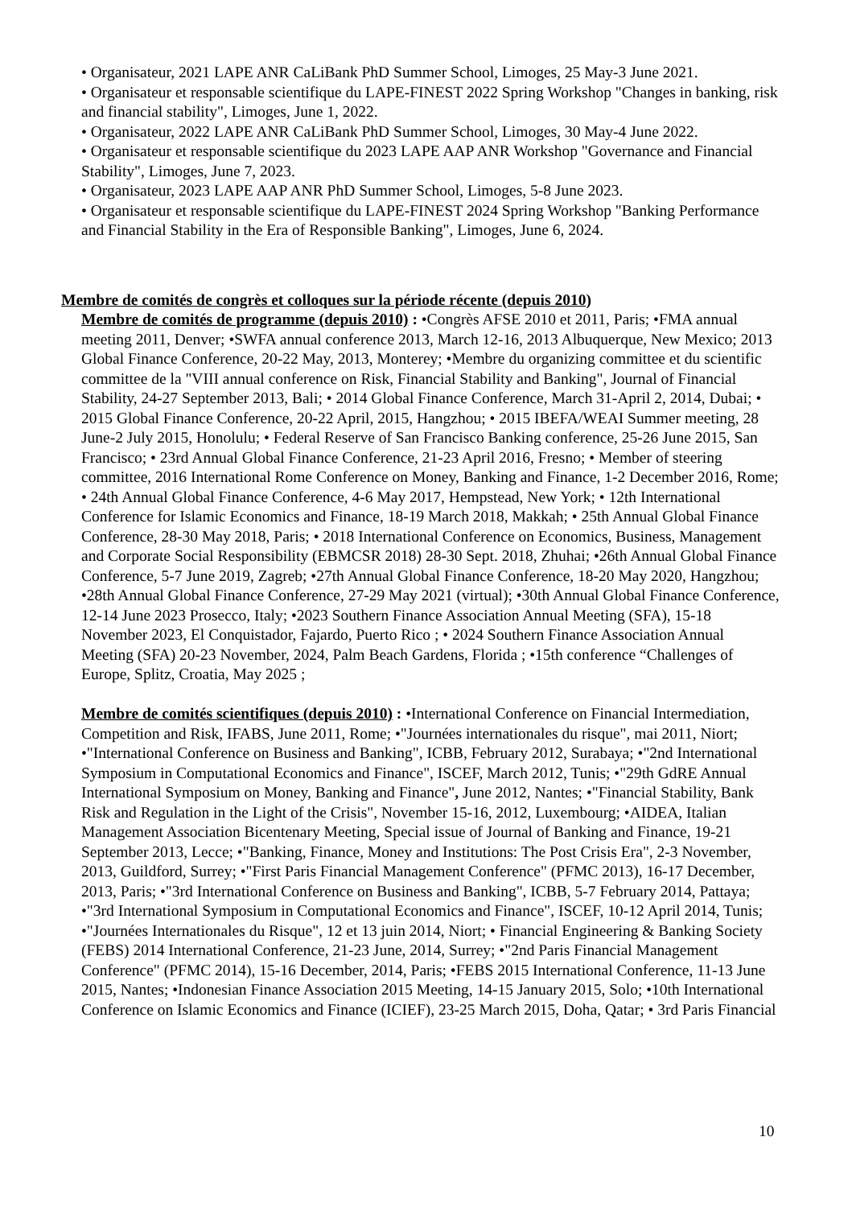• Organisateur, 2021 LAPE ANR CaLiBank PhD Summer School, Limoges, 25 May-3 June 2021.
• Organisateur et responsable scientifique du LAPE-FINEST 2022 Spring Workshop "Changes in banking, risk and financial stability", Limoges, June 1, 2022.
• Organisateur, 2022 LAPE ANR CaLiBank PhD Summer School, Limoges, 30 May-4 June 2022.
• Organisateur et responsable scientifique du 2023 LAPE AAP ANR Workshop "Governance and Financial Stability", Limoges, June 7, 2023.
• Organisateur, 2023 LAPE AAP ANR PhD Summer School, Limoges, 5-8 June 2023.
• Organisateur et responsable scientifique du LAPE-FINEST 2024 Spring Workshop "Banking Performance and Financial Stability in the Era of Responsible Banking", Limoges, June 6, 2024.
Membre de comités de congrès et colloques sur la période récente (depuis 2010)
Membre de comités de programme (depuis 2010) : •Congrès AFSE 2010 et 2011, Paris; •FMA annual meeting 2011, Denver; •SWFA annual conference 2013, March 12-16, 2013 Albuquerque, New Mexico; 2013 Global Finance Conference, 20-22 May, 2013, Monterey; •Membre du organizing committee et du scientific committee de la "VIII annual conference on Risk, Financial Stability and Banking", Journal of Financial Stability, 24-27 September 2013, Bali; • 2014 Global Finance Conference, March 31-April 2, 2014, Dubai; • 2015 Global Finance Conference, 20-22 April, 2015, Hangzhou; • 2015 IBEFA/WEAI Summer meeting, 28 June-2 July 2015, Honolulu; • Federal Reserve of San Francisco Banking conference, 25-26 June 2015, San Francisco; • 23rd Annual Global Finance Conference, 21-23 April 2016, Fresno; • Member of steering committee, 2016 International Rome Conference on Money, Banking and Finance, 1-2 December 2016, Rome; • 24th Annual Global Finance Conference, 4-6 May 2017, Hempstead, New York; • 12th International Conference for Islamic Economics and Finance, 18-19 March 2018, Makkah; • 25th Annual Global Finance Conference, 28-30 May 2018, Paris; • 2018 International Conference on Economics, Business, Management and Corporate Social Responsibility (EBMCSR 2018) 28-30 Sept. 2018, Zhuhai; •26th Annual Global Finance Conference, 5-7 June 2019, Zagreb; •27th Annual Global Finance Conference, 18-20 May 2020, Hangzhou; •28th Annual Global Finance Conference, 27-29 May 2021 (virtual); •30th Annual Global Finance Conference, 12-14 June 2023 Prosecco, Italy; •2023 Southern Finance Association Annual Meeting (SFA), 15-18 November 2023, El Conquistador, Fajardo, Puerto Rico ; • 2024 Southern Finance Association Annual Meeting (SFA) 20-23 November, 2024, Palm Beach Gardens, Florida ; •15th conference “Challenges of Europe, Splitz, Croatia, May 2025 ;
Membre de comités scientifiques (depuis 2010) : •International Conference on Financial Intermediation, Competition and Risk, IFABS, June 2011, Rome; •"Journées internationales du risque", mai 2011, Niort; •"International Conference on Business and Banking", ICBB, February 2012, Surabaya; •"2nd International Symposium in Computational Economics and Finance", ISCEF, March 2012, Tunis; •"29th GdRE Annual International Symposium on Money, Banking and Finance", June 2012, Nantes; •"Financial Stability, Bank Risk and Regulation in the Light of the Crisis", November 15-16, 2012, Luxembourg; •AIDEA, Italian Management Association Bicentenary Meeting, Special issue of Journal of Banking and Finance, 19-21 September 2013, Lecce; •"Banking, Finance, Money and Institutions: The Post Crisis Era", 2-3 November, 2013, Guildford, Surrey; •"First Paris Financial Management Conference" (PFMC 2013), 16-17 December, 2013, Paris; •"3rd International Conference on Business and Banking", ICBB, 5-7 February 2014, Pattaya; •"3rd International Symposium in Computational Economics and Finance", ISCEF, 10-12 April 2014, Tunis; •"Journées Internationales du Risque", 12 et 13 juin 2014, Niort; • Financial Engineering & Banking Society (FEBS) 2014 International Conference, 21-23 June, 2014, Surrey; •"2nd Paris Financial Management Conference" (PFMC 2014), 15-16 December, 2014, Paris; •FEBS 2015 International Conference, 11-13 June 2015, Nantes; •Indonesian Finance Association 2015 Meeting, 14-15 January 2015, Solo; •10th International Conference on Islamic Economics and Finance (ICIEF), 23-25 March 2015, Doha, Qatar; • 3rd Paris Financial
10